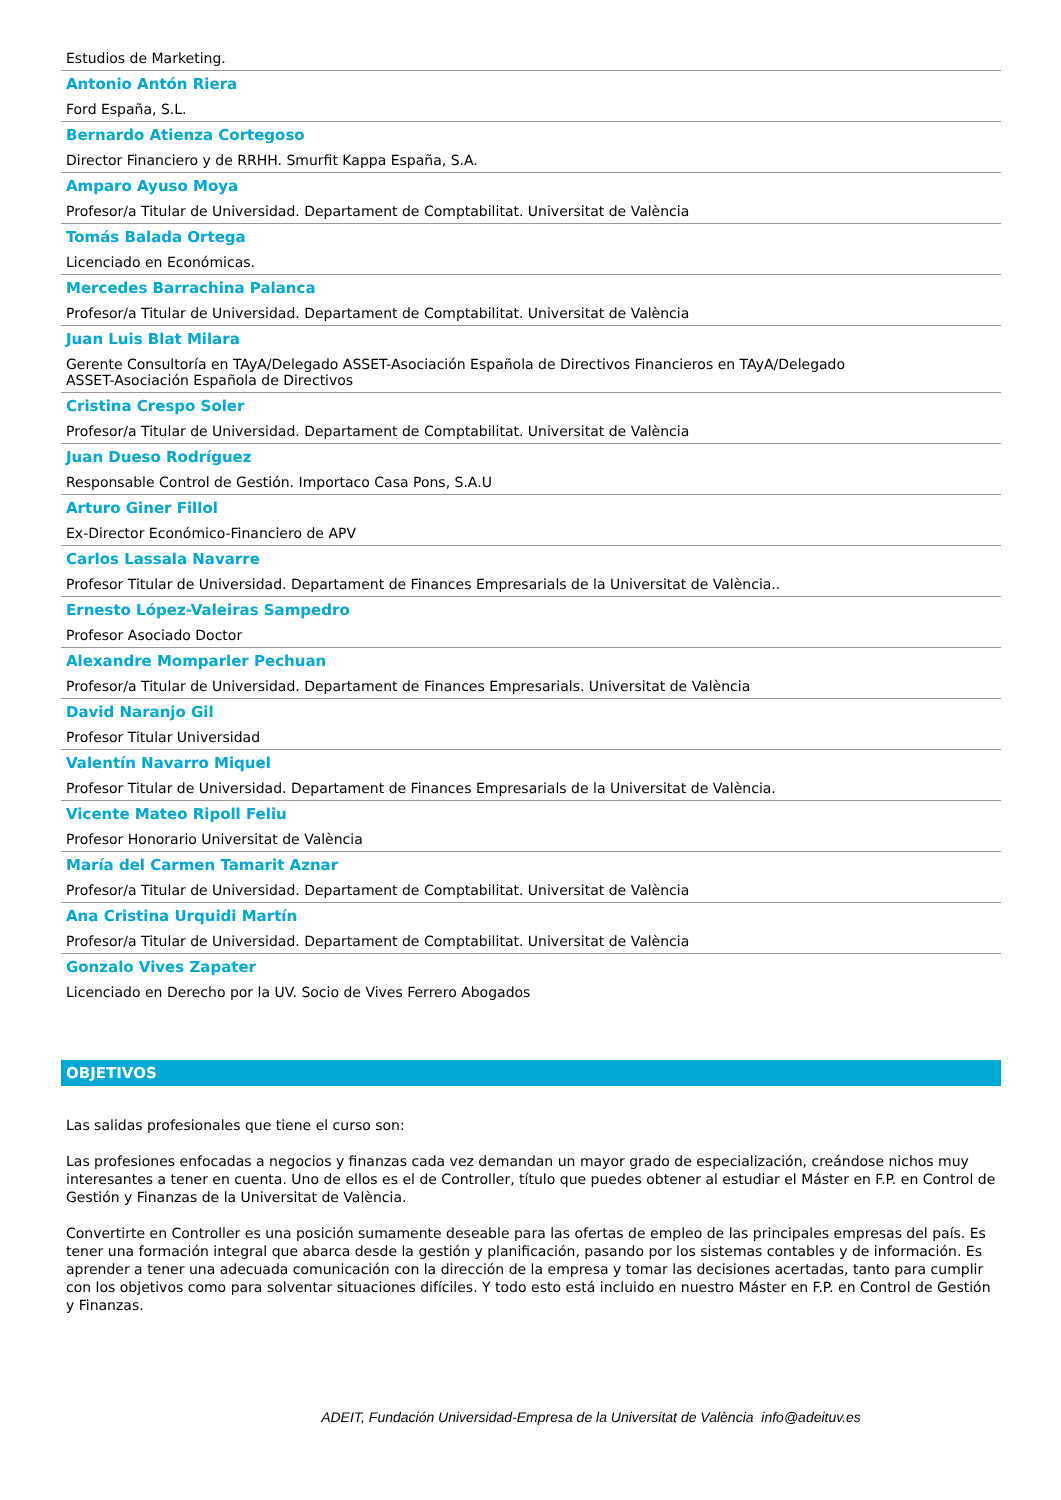Estudios de Marketing.
Antonio Antón Riera
Ford España, S.L.
Bernardo Atienza Cortegoso
Director Financiero y de RRHH. Smurfit Kappa España, S.A.
Amparo Ayuso Moya
Profesor/a Titular de Universidad. Departament de Comptabilitat. Universitat de València
Tomás Balada Ortega
Licenciado en Económicas.
Mercedes Barrachina Palanca
Profesor/a Titular de Universidad. Departament de Comptabilitat. Universitat de València
Juan Luis Blat Milara
Gerente Consultoría en TAyA/Delegado ASSET-Asociación Española de Directivos Financieros en TAyA/Delegado
ASSET-Asociación Española de Directivos
Cristina Crespo Soler
Profesor/a Titular de Universidad. Departament de Comptabilitat. Universitat de València
Juan Dueso Rodríguez
Responsable Control de Gestión. Importaco Casa Pons, S.A.U
Arturo Giner Fillol
Ex-Director Económico-Financiero de APV
Carlos Lassala Navarre
Profesor Titular de Universidad. Departament de Finances Empresarials de la Universitat de València..
Ernesto López-Valeiras Sampedro
Profesor Asociado Doctor
Alexandre Momparler Pechuan
Profesor/a Titular de Universidad. Departament de Finances Empresarials. Universitat de València
David Naranjo Gil
Profesor Titular Universidad
Valentín Navarro Miquel
Profesor Titular de Universidad. Departament de Finances Empresarials de la Universitat de València.
Vicente Mateo Ripoll Feliu
Profesor Honorario Universitat de València
María del Carmen Tamarit Aznar
Profesor/a Titular de Universidad. Departament de Comptabilitat. Universitat de València
Ana Cristina Urquidi Martín
Profesor/a Titular de Universidad. Departament de Comptabilitat. Universitat de València
Gonzalo Vives Zapater
Licenciado en Derecho por la UV. Socio de Vives Ferrero Abogados
OBJETIVOS
Las salidas profesionales que tiene el curso son:
Las profesiones enfocadas a negocios y finanzas cada vez demandan un mayor grado de especialización, creándose nichos muy interesantes a tener en cuenta. Uno de ellos es el de Controller, título que puedes obtener al estudiar el Máster en F.P. en Control de Gestión y Finanzas de la Universitat de València.
Convertirte en Controller es una posición sumamente deseable para las ofertas de empleo de las principales empresas del país. Es tener una formación integral que abarca desde la gestión y planificación, pasando por los sistemas contables y de información. Es aprender a tener una adecuada comunicación con la dirección de la empresa y tomar las decisiones acertadas, tanto para cumplir con los objetivos como para solventar situaciones difíciles. Y todo esto está incluido en nuestro Máster en F.P. en Control de Gestión y Finanzas.
ADEIT, Fundación Universidad-Empresa de la Universitat de València info@adeituv.es